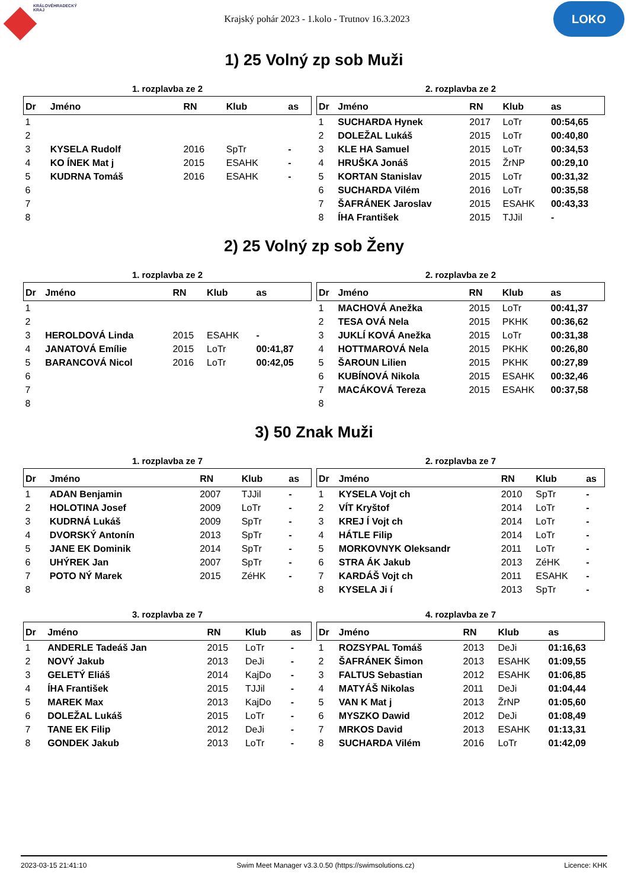KRÁLOVÉHRADECKÝ
KRAJ
Krajský pohár 2023 - 1.kolo - Trutnov 16.3.2023
LOKO
1) 25 Volný zp sob Muži
1. rozplavba ze 2
| Dr | Jméno | RN | Klub | as |
| --- | --- | --- | --- | --- |
| 1 | | | | |
| 2 | | | | |
| 3 | KYSELA Rudolf | 2016 | SpTr | - |
| 4 | KO ÍNEK Mat j | 2015 | ESAHK | - |
| 5 | KUDRNA Tomáš | 2016 | ESAHK | - |
| 6 | | | | |
| 7 | | | | |
| 8 | | | | |
2. rozplavba ze 2
| Dr | Jméno | RN | Klub | as |
| --- | --- | --- | --- | --- |
| 1 | SUCHARDA Hynek | 2017 | LoTr | 00:54,65 |
| 2 | DOLEŽAL Lukáš | 2015 | LoTr | 00:40,80 |
| 3 | KLE HA Samuel | 2015 | LoTr | 00:34,53 |
| 4 | HRUŠKA Jonáš | 2015 | ŽrNP | 00:29,10 |
| 5 | KORTAN Stanislav | 2015 | LoTr | 00:31,32 |
| 6 | SUCHARDA Vilém | 2016 | LoTr | 00:35,58 |
| 7 | ŠAFRÁNEK Jaroslav | 2015 | ESAHK | 00:43,33 |
| 8 | ÍHA František | 2015 | TJJil | - |
2) 25 Volný zp sob Ženy
1. rozplavba ze 2
| Dr | Jméno | RN | Klub | as |
| --- | --- | --- | --- | --- |
| 1 | | | | |
| 2 | | | | |
| 3 | HEROLDOVÁ Linda | 2015 | ESAHK | - |
| 4 | JANATOVÁ Emílie | 2015 | LoTr | 00:41,87 |
| 5 | BARANCOVÁ Nicol | 2016 | LoTr | 00:42,05 |
| 6 | | | | |
| 7 | | | | |
| 8 | | | | |
2. rozplavba ze 2
| Dr | Jméno | RN | Klub | as |
| --- | --- | --- | --- | --- |
| 1 | MACHOVÁ Anežka | 2015 | LoTr | 00:41,37 |
| 2 | TESA OVÁ Nela | 2015 | PKHK | 00:36,62 |
| 3 | JUKLÍ KOVÁ Anežka | 2015 | LoTr | 00:31,38 |
| 4 | HOTTMAROVÁ Nela | 2015 | PKHK | 00:26,80 |
| 5 | ŠAROUN Lilien | 2015 | PKHK | 00:27,89 |
| 6 | KUBÍNOVÁ Nikola | 2015 | ESAHK | 00:32,46 |
| 7 | MACÁKOVÁ Tereza | 2015 | ESAHK | 00:37,58 |
| 8 | | | | |
3) 50 Znak Muži
1. rozplavba ze 7
| Dr | Jméno | RN | Klub | as |
| --- | --- | --- | --- | --- |
| 1 | ADAN Benjamin | 2007 | TJJil | - |
| 2 | HOLOTINA Josef | 2009 | LoTr | - |
| 3 | KUDRNÁ Lukáš | 2009 | SpTr | - |
| 4 | DVORSKÝ Antonín | 2013 | SpTr | - |
| 5 | JANE EK Dominik | 2014 | SpTr | - |
| 6 | UHÝREK Jan | 2007 | SpTr | - |
| 7 | POTO NÝ Marek | 2015 | ZéHK | - |
| 8 | | | | |
2. rozplavba ze 7
| Dr | Jméno | RN | Klub | as |
| --- | --- | --- | --- | --- |
| 1 | KYSELA Vojt ch | 2010 | SpTr | - |
| 2 | VÍT Kryštof | 2014 | LoTr | - |
| 3 | KREJ Í Vojt ch | 2014 | LoTr | - |
| 4 | HÁTLE Filip | 2014 | LoTr | - |
| 5 | MORKOVNYK Oleksandr | 2011 | LoTr | - |
| 6 | STRA ÁK Jakub | 2013 | ZéHK | - |
| 7 | KARDÁŠ Vojt ch | 2011 | ESAHK | - |
| 8 | KYSELA Ji í | 2013 | SpTr | - |
3. rozplavba ze 7
| Dr | Jméno | RN | Klub | as |
| --- | --- | --- | --- | --- |
| 1 | ANDERLE Tadeáš Jan | 2015 | LoTr | - |
| 2 | NOVÝ Jakub | 2013 | DeJi | - |
| 3 | GELETÝ Eliáš | 2014 | KajDo | - |
| 4 | ÍHA František | 2015 | TJJil | - |
| 5 | MAREK Max | 2013 | KajDo | - |
| 6 | DOLEŽAL Lukáš | 2015 | LoTr | - |
| 7 | TANE EK Filip | 2012 | DeJi | - |
| 8 | GONDEK Jakub | 2013 | LoTr | - |
4. rozplavba ze 7
| Dr | Jméno | RN | Klub | as |
| --- | --- | --- | --- | --- |
| 1 | ROZSYPAL Tomáš | 2013 | DeJi | 01:16,63 |
| 2 | ŠAFRÁNEK Šimon | 2013 | ESAHK | 01:09,55 |
| 3 | FALTUS Sebastian | 2012 | ESAHK | 01:06,85 |
| 4 | MATYÁŠ Nikolas | 2011 | DeJi | 01:04,44 |
| 5 | VAN K Mat j | 2013 | ŽrNP | 01:05,60 |
| 6 | MYSZKO Dawid | 2012 | DeJi | 01:08,49 |
| 7 | MRKOS David | 2013 | ESAHK | 01:13,31 |
| 8 | SUCHARDA Vilém | 2016 | LoTr | 01:42,09 |
2023-03-15 21:41:10 Swim Meet Manager v3.3.0.50 (https://swimsolutions.cz) Licence: KHK